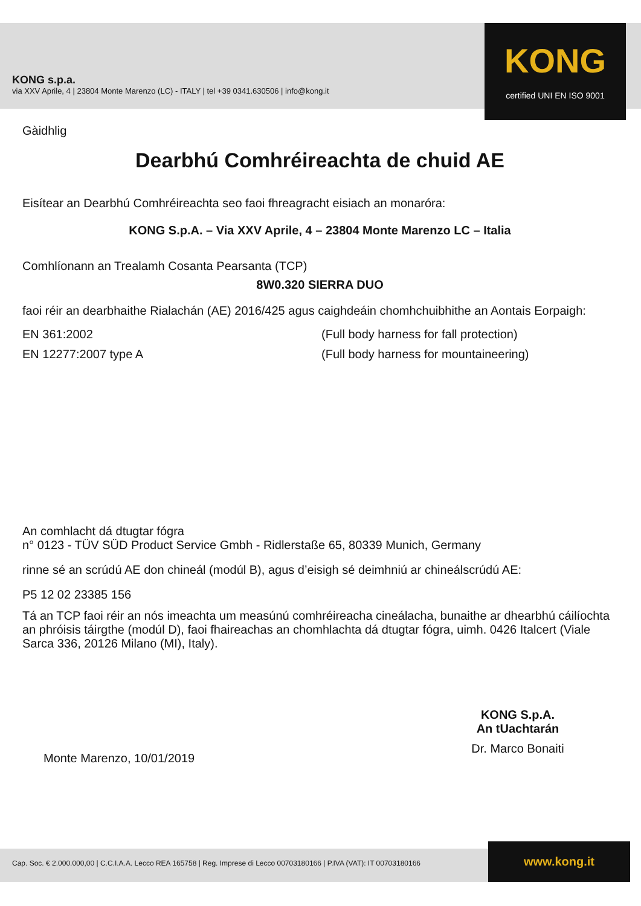KONG s.p.a.
via XXV Aprile, 4 | 23804 Monte Marenzo (LC) - ITALY | tel +39 0341.630506 | info@kong.it
KONG
certified UNI EN ISO 9001
Gàidhlig
Dearbhú Comhréireachta de chuid AE
Eisítear an Dearbhú Comhréireachta seo faoi fhreagracht eisiach an monaróra:
KONG S.p.A. – Via XXV Aprile, 4 – 23804 Monte Marenzo LC – Italia
Comhlíonann an Trealamh Cosanta Pearsanta (TCP)
8W0.320 SIERRA DUO
faoi réir an dearbhaithe Rialachán (AE) 2016/425 agus caighdeáin chomhchuibhithe an Aontais Eorpaigh:
EN 361:2002 (Full body harness for fall protection)
EN 12277:2007 type A (Full body harness for mountaineering)
An comhlacht dá dtugtar fógra
n° 0123 - TÜV SÜD Product Service Gmbh - Ridlerstaße 65, 80339 Munich, Germany
rinne sé an scrúdú AE don chineál (modúl B), agus d’eisigh sé deimhniú ar chineálscrúdú AE:
P5 12 02 23385 156
Tá an TCP faoi réir an nós imeachta um measúnú comhréireacha cineálacha, bunaithe ar dhearbhú cáilíochta an phróisis táirgthe (modúl D), faoi fhaireachas an chomhlachta dá dtugtar fógra, uimh. 0426 Italcert (Viale Sarca 336, 20126 Milano (MI), Italy).
Monte Marenzo, 10/01/2019
KONG S.p.A.
An tUachtarán
Dr. Marco Bonaiti
Cap. Soc. € 2.000.000,00 | C.C.I.A.A. Lecco REA 165758 | Reg. Imprese di Lecco 00703180166 | P.IVA (VAT): IT 00703180166
www.kong.it